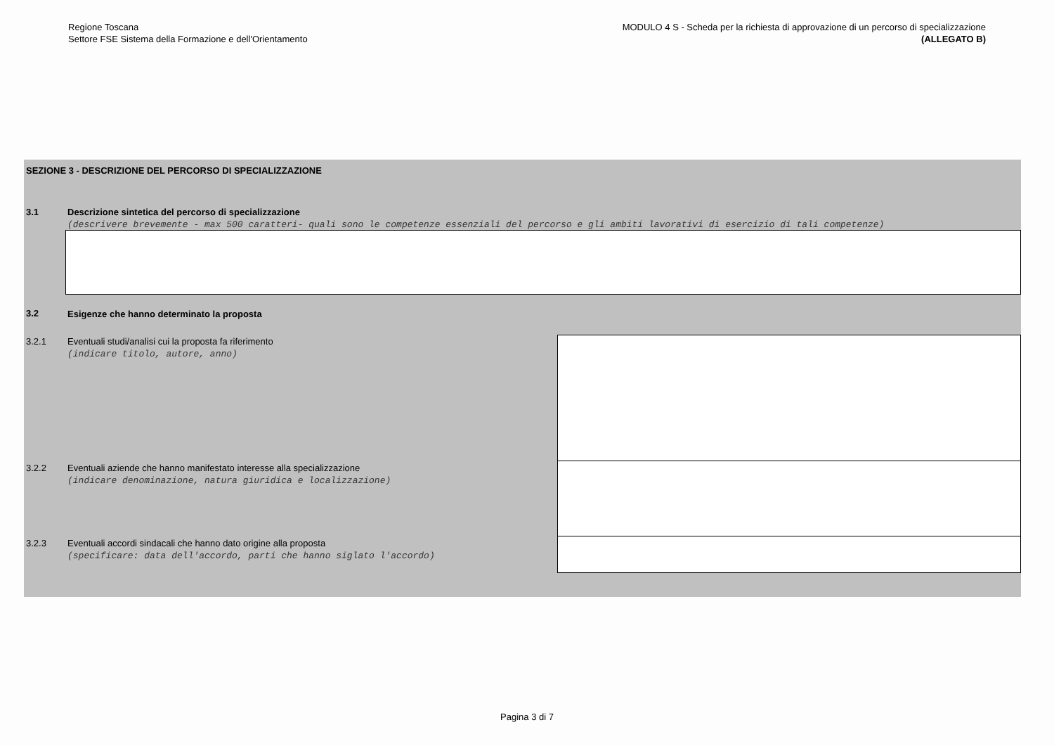Regione Toscana
Settore FSE Sistema della Formazione e dell'Orientamento
MODULO 4 S - Scheda per la richiesta di approvazione di un percorso di specializzazione
(ALLEGATO B)
SEZIONE 3 - DESCRIZIONE DEL PERCORSO DI SPECIALIZZAZIONE
3.1
Descrizione sintetica del percorso di specializzazione
(descrivere brevemente - max 500 caratteri- quali sono le competenze essenziali del percorso e gli ambiti lavorativi di esercizio di tali competenze)
3.2
Esigenze che hanno determinato la proposta
3.2.1
Eventuali studi/analisi cui la proposta fa riferimento
(indicare titolo, autore, anno)
3.2.2
Eventuali aziende che hanno manifestato interesse alla specializzazione
(indicare denominazione, natura giuridica e localizzazione)
3.2.3
Eventuali accordi sindacali che hanno dato origine alla proposta
(specificare: data dell'accordo, parti che hanno siglato l'accordo)
Pagina 3 di 7